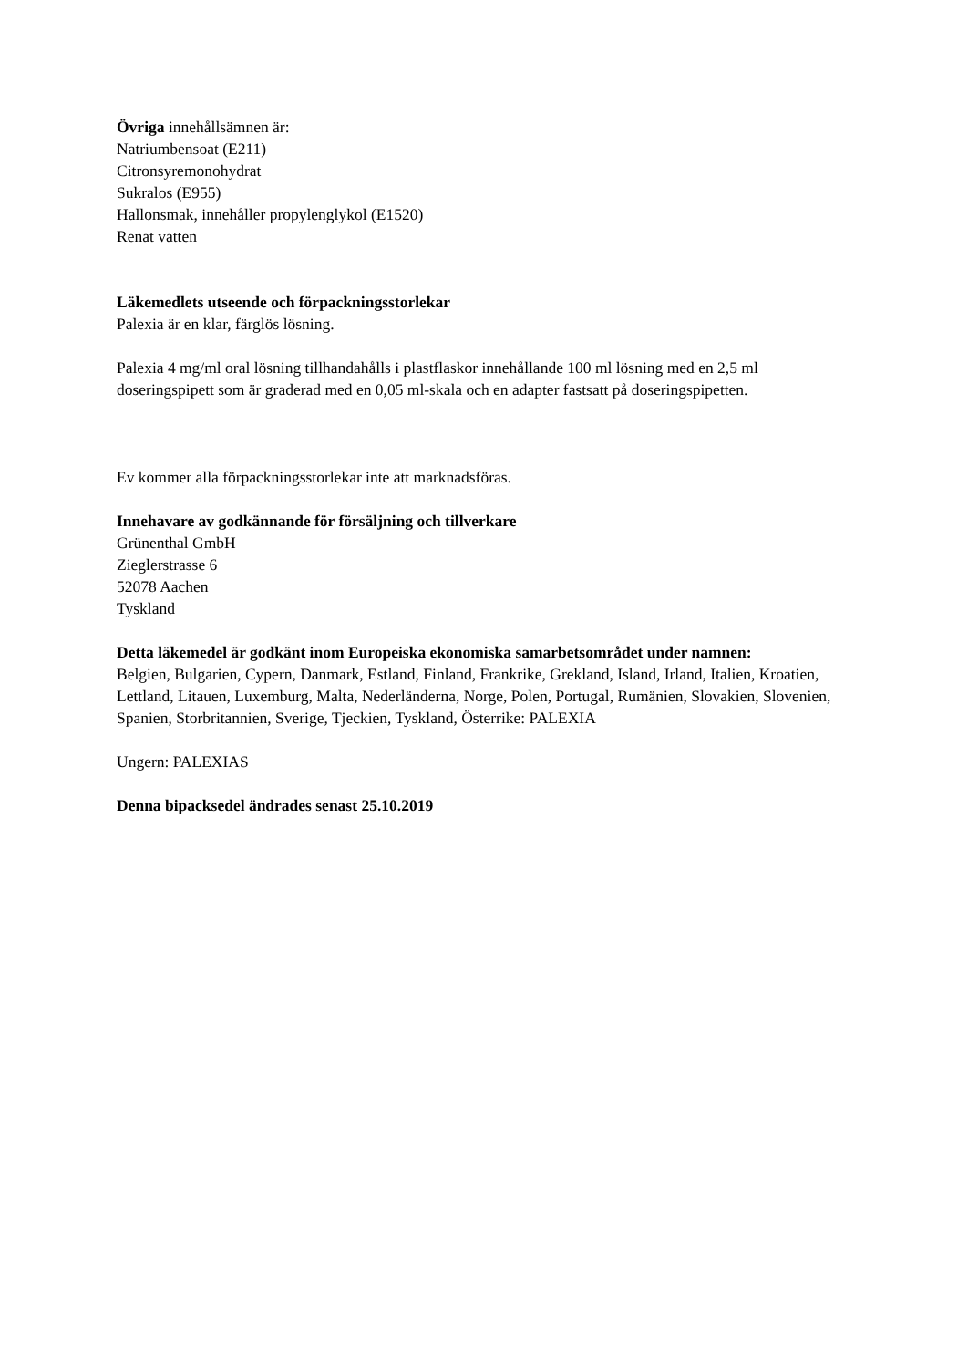Övriga innehållsämnen är:
Natriumbensoat (E211)
Citronsyremonohydrat
Sukralos (E955)
Hallonsmak, innehåller propylenglykol (E1520)
Renat vatten
Läkemedlets utseende och förpackningsstorlekar
Palexia är en klar, färglös lösning.
Palexia 4 mg/ml oral lösning tillhandahålls i plastflaskor innehållande 100 ml lösning med en 2,5 ml doseringspipett som är graderad med en 0,05 ml-skala och en adapter fastsatt på doseringspipetten.
Ev kommer alla förpackningsstorlekar inte att marknadsföras.
Innehavare av godkännande för försäljning och tillverkare
Grünenthal GmbH
Zieglerstrasse 6
52078 Aachen
Tyskland
Detta läkemedel är godkänt inom Europeiska ekonomiska samarbetsområdet under namnen:
Belgien, Bulgarien, Cypern, Danmark, Estland, Finland, Frankrike, Grekland, Island, Irland, Italien, Kroatien, Lettland, Litauen, Luxemburg, Malta, Nederländerna, Norge, Polen, Portugal, Rumänien, Slovakien, Slovenien, Spanien, Storbritannien, Sverige, Tjeckien, Tyskland, Österrike: PALEXIA
Ungern: PALEXIAS
Denna bipacksedel ändrades senast 25.10.2019